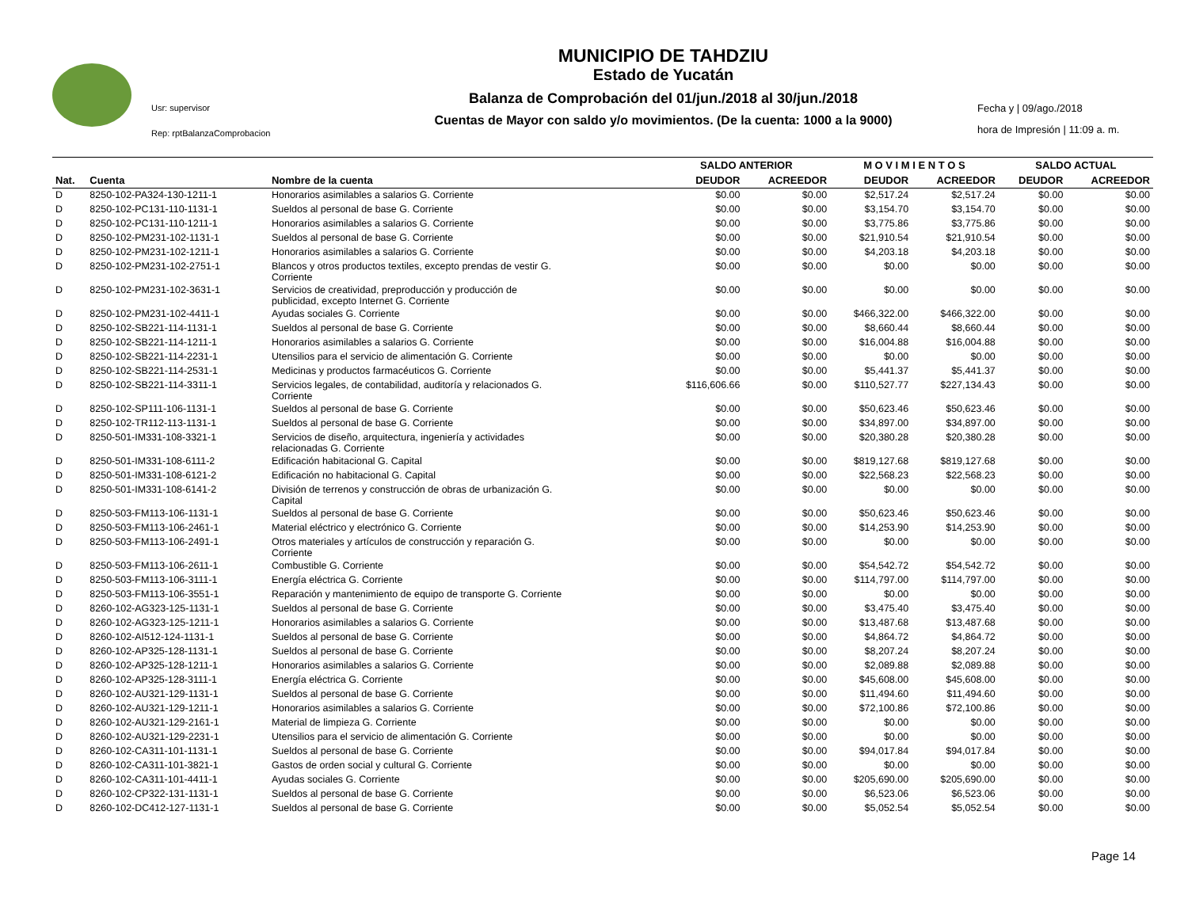Usr: supervisor
Rep: rptBalanzaComprobacion
MUNICIPIO DE TAHDZIU
Estado de Yucatán
Balanza de Comprobación del 01/jun./2018 al 30/jun./2018
Cuentas de Mayor con saldo y/o movimientos. (De la cuenta: 1000 a la 9000)
Fecha y | 09/ago./2018
hora de Impresión | 11:09 a. m.
| | | | SALDO ANTERIOR | | M O V I M I E N T O S | | SALDO ACTUAL | |
| --- | --- | --- | --- | --- | --- | --- | --- | --- |
| Nat. | Cuenta | Nombre de la cuenta | DEUDOR | ACREEDOR | DEUDOR | ACREEDOR | DEUDOR | ACREEDOR |
| D | 8250-102-PA324-130-1211-1 | Honorarios asimilables a salarios G. Corriente | $0.00 | $0.00 | $2,517.24 | $2,517.24 | $0.00 | $0.00 |
| D | 8250-102-PC131-110-1131-1 | Sueldos al personal de base G. Corriente | $0.00 | $0.00 | $3,154.70 | $3,154.70 | $0.00 | $0.00 |
| D | 8250-102-PC131-110-1211-1 | Honorarios asimilables a salarios G. Corriente | $0.00 | $0.00 | $3,775.86 | $3,775.86 | $0.00 | $0.00 |
| D | 8250-102-PM231-102-1131-1 | Sueldos al personal de base G. Corriente | $0.00 | $0.00 | $21,910.54 | $21,910.54 | $0.00 | $0.00 |
| D | 8250-102-PM231-102-1211-1 | Honorarios asimilables a salarios G. Corriente | $0.00 | $0.00 | $4,203.18 | $4,203.18 | $0.00 | $0.00 |
| D | 8250-102-PM231-102-2751-1 | Blancos y otros productos textiles, excepto prendas de vestir G. Corriente | $0.00 | $0.00 | $0.00 | $0.00 | $0.00 | $0.00 |
| D | 8250-102-PM231-102-3631-1 | Servicios de creatividad, preproducción y producción de publicidad, excepto Internet G. Corriente | $0.00 | $0.00 | $0.00 | $0.00 | $0.00 | $0.00 |
| D | 8250-102-PM231-102-4411-1 | Ayudas sociales G. Corriente | $0.00 | $0.00 | $466,322.00 | $466,322.00 | $0.00 | $0.00 |
| D | 8250-102-SB221-114-1131-1 | Sueldos al personal de base G. Corriente | $0.00 | $0.00 | $8,660.44 | $8,660.44 | $0.00 | $0.00 |
| D | 8250-102-SB221-114-1211-1 | Honorarios asimilables a salarios G. Corriente | $0.00 | $0.00 | $16,004.88 | $16,004.88 | $0.00 | $0.00 |
| D | 8250-102-SB221-114-2231-1 | Utensilios para el servicio de alimentación G. Corriente | $0.00 | $0.00 | $0.00 | $0.00 | $0.00 | $0.00 |
| D | 8250-102-SB221-114-2531-1 | Medicinas y productos farmacéuticos G. Corriente | $0.00 | $0.00 | $5,441.37 | $5,441.37 | $0.00 | $0.00 |
| D | 8250-102-SB221-114-3311-1 | Servicios legales, de contabilidad, auditoría y relacionados G. Corriente | $116,606.66 | $0.00 | $110,527.77 | $227,134.43 | $0.00 | $0.00 |
| D | 8250-102-SP111-106-1131-1 | Sueldos al personal de base G. Corriente | $0.00 | $0.00 | $50,623.46 | $50,623.46 | $0.00 | $0.00 |
| D | 8250-102-TR112-113-1131-1 | Sueldos al personal de base G. Corriente | $0.00 | $0.00 | $34,897.00 | $34,897.00 | $0.00 | $0.00 |
| D | 8250-501-IM331-108-3321-1 | Servicios de diseño, arquitectura, ingeniería y actividades relacionadas G. Corriente | $0.00 | $0.00 | $20,380.28 | $20,380.28 | $0.00 | $0.00 |
| D | 8250-501-IM331-108-6111-2 | Edificación habitacional G. Capital | $0.00 | $0.00 | $819,127.68 | $819,127.68 | $0.00 | $0.00 |
| D | 8250-501-IM331-108-6121-2 | Edificación no habitacional G. Capital | $0.00 | $0.00 | $22,568.23 | $22,568.23 | $0.00 | $0.00 |
| D | 8250-501-IM331-108-6141-2 | División de terrenos y construcción de obras de urbanización G. Capital | $0.00 | $0.00 | $0.00 | $0.00 | $0.00 | $0.00 |
| D | 8250-503-FM113-106-1131-1 | Sueldos al personal de base G. Corriente | $0.00 | $0.00 | $50,623.46 | $50,623.46 | $0.00 | $0.00 |
| D | 8250-503-FM113-106-2461-1 | Material eléctrico y electrónico G. Corriente | $0.00 | $0.00 | $14,253.90 | $14,253.90 | $0.00 | $0.00 |
| D | 8250-503-FM113-106-2491-1 | Otros materiales y artículos de construcción y reparación G. Corriente | $0.00 | $0.00 | $0.00 | $0.00 | $0.00 | $0.00 |
| D | 8250-503-FM113-106-2611-1 | Combustible G. Corriente | $0.00 | $0.00 | $54,542.72 | $54,542.72 | $0.00 | $0.00 |
| D | 8250-503-FM113-106-3111-1 | Energía eléctrica G. Corriente | $0.00 | $0.00 | $114,797.00 | $114,797.00 | $0.00 | $0.00 |
| D | 8250-503-FM113-106-3551-1 | Reparación y mantenimiento de equipo de transporte G. Corriente | $0.00 | $0.00 | $0.00 | $0.00 | $0.00 | $0.00 |
| D | 8260-102-AG323-125-1131-1 | Sueldos al personal de base G. Corriente | $0.00 | $0.00 | $3,475.40 | $3,475.40 | $0.00 | $0.00 |
| D | 8260-102-AG323-125-1211-1 | Honorarios asimilables a salarios G. Corriente | $0.00 | $0.00 | $13,487.68 | $13,487.68 | $0.00 | $0.00 |
| D | 8260-102-AI512-124-1131-1 | Sueldos al personal de base G. Corriente | $0.00 | $0.00 | $4,864.72 | $4,864.72 | $0.00 | $0.00 |
| D | 8260-102-AP325-128-1131-1 | Sueldos al personal de base G. Corriente | $0.00 | $0.00 | $8,207.24 | $8,207.24 | $0.00 | $0.00 |
| D | 8260-102-AP325-128-1211-1 | Honorarios asimilables a salarios G. Corriente | $0.00 | $0.00 | $2,089.88 | $2,089.88 | $0.00 | $0.00 |
| D | 8260-102-AP325-128-3111-1 | Energía eléctrica G. Corriente | $0.00 | $0.00 | $45,608.00 | $45,608.00 | $0.00 | $0.00 |
| D | 8260-102-AU321-129-1131-1 | Sueldos al personal de base G. Corriente | $0.00 | $0.00 | $11,494.60 | $11,494.60 | $0.00 | $0.00 |
| D | 8260-102-AU321-129-1211-1 | Honorarios asimilables a salarios G. Corriente | $0.00 | $0.00 | $72,100.86 | $72,100.86 | $0.00 | $0.00 |
| D | 8260-102-AU321-129-2161-1 | Material de limpieza G. Corriente | $0.00 | $0.00 | $0.00 | $0.00 | $0.00 | $0.00 |
| D | 8260-102-AU321-129-2231-1 | Utensilios para el servicio de alimentación G. Corriente | $0.00 | $0.00 | $0.00 | $0.00 | $0.00 | $0.00 |
| D | 8260-102-CA311-101-1131-1 | Sueldos al personal de base G. Corriente | $0.00 | $0.00 | $94,017.84 | $94,017.84 | $0.00 | $0.00 |
| D | 8260-102-CA311-101-3821-1 | Gastos de orden social y cultural G. Corriente | $0.00 | $0.00 | $0.00 | $0.00 | $0.00 | $0.00 |
| D | 8260-102-CA311-101-4411-1 | Ayudas sociales G. Corriente | $0.00 | $0.00 | $205,690.00 | $205,690.00 | $0.00 | $0.00 |
| D | 8260-102-CP322-131-1131-1 | Sueldos al personal de base G. Corriente | $0.00 | $0.00 | $6,523.06 | $6,523.06 | $0.00 | $0.00 |
| D | 8260-102-DC412-127-1131-1 | Sueldos al personal de base G. Corriente | $0.00 | $0.00 | $5,052.54 | $5,052.54 | $0.00 | $0.00 |
Page 14